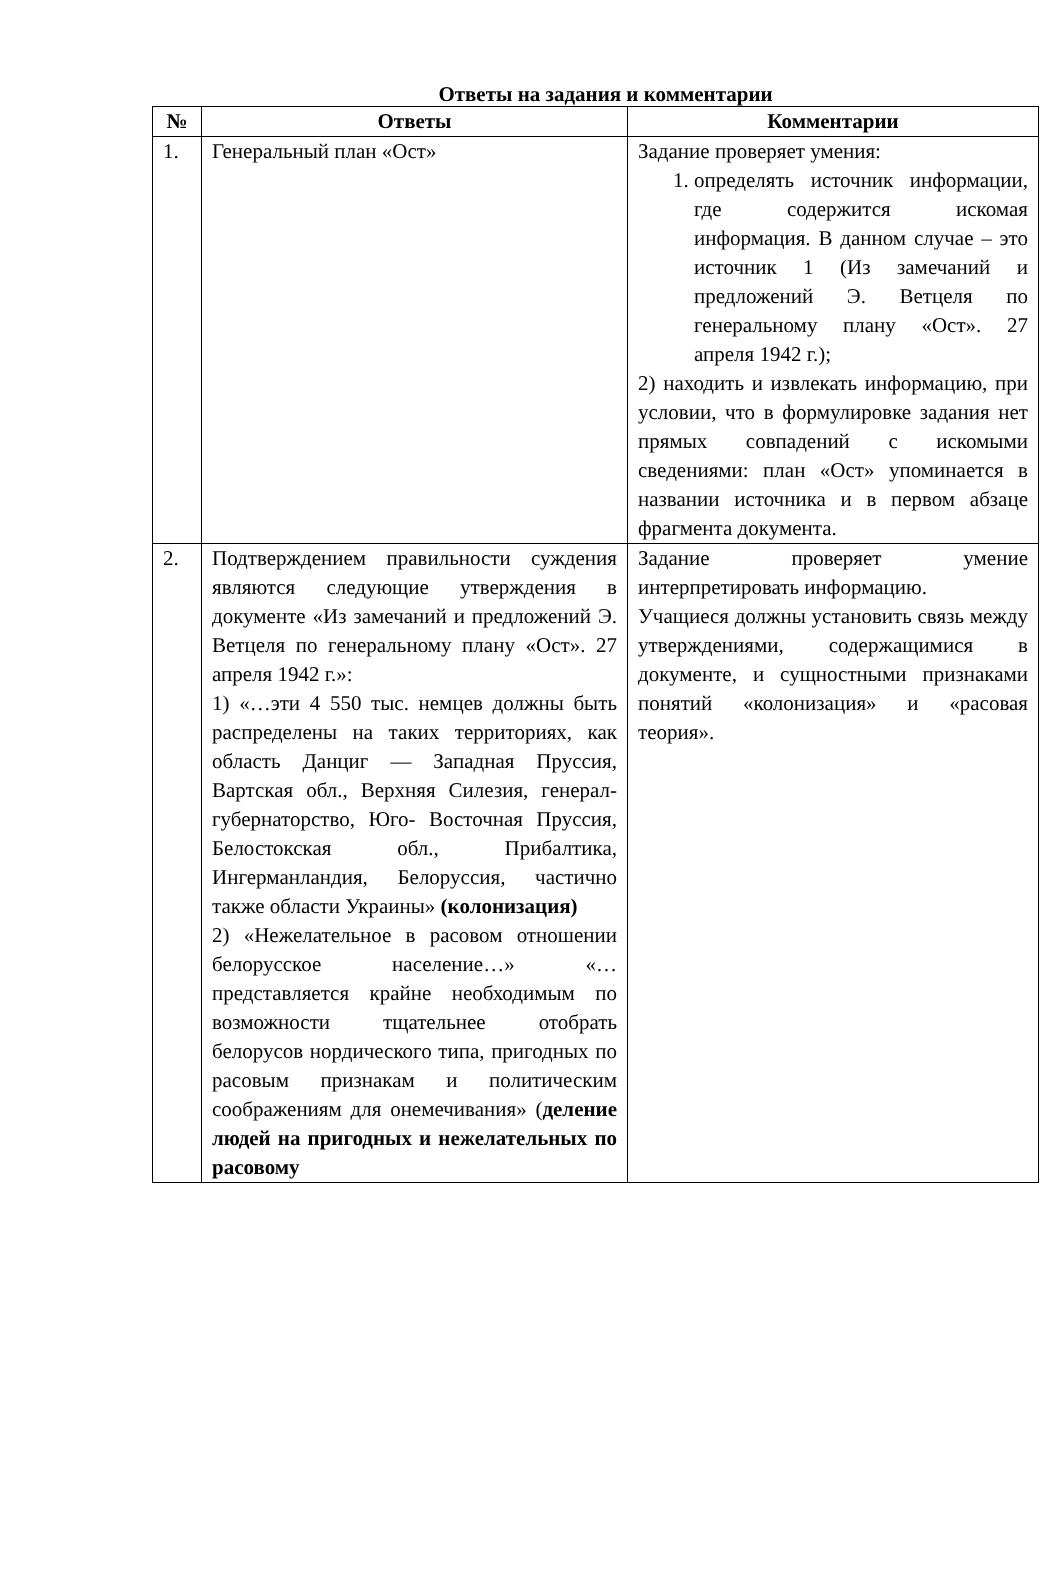Ответы на задания и комментарии
| № | Ответы | Комментарии |
| --- | --- | --- |
| 1. | Генеральный план «Ост» | Задание проверяет умения: 1. определять источник информации, где содержится искомая информация. В данном случае – это источник 1 (Из замечаний и предложений Э. Ветцеля по генеральному плану «Ост». 27 апреля 1942 г.); 2) находить и извлекать информацию, при условии, что в формулировке задания нет прямых совпадений с искомыми сведениями: план «Ост» упоминается в названии источника и в первом абзаце фрагмента документа. |
| 2. | Подтверждением правильности суждения являются следующие утверждения в документе «Из замечаний и предложений Э. Ветцеля по генеральному плану «Ост». 27 апреля 1942 г.»: 1) «…эти 4 550 тыс. немцев должны быть распределены на таких территориях, как область Данциг — Западная Пруссия, Вартская обл., Верхняя Силезия, генерал-губернаторство, Юго- Восточная Пруссия, Белостокская обл., Прибалтика, Ингерманландия, Белоруссия, частично также области Украины» (колонизация) 2) «Нежелательное в расовом отношении белорусское население…» «…представляется крайне необходимым по возможности тщательнее отобрать белорусов нордического типа, пригодных по расовым признакам и политическим соображениям для онемечивания» ( деление людей на пригодных и нежелательных по расовому | Задание проверяет умение интерпретировать информацию. Учащиеся должны установить связь между утверждениями, содержащимися в документе, и сущностными признаками понятий «колонизация» и «расовая теория». |